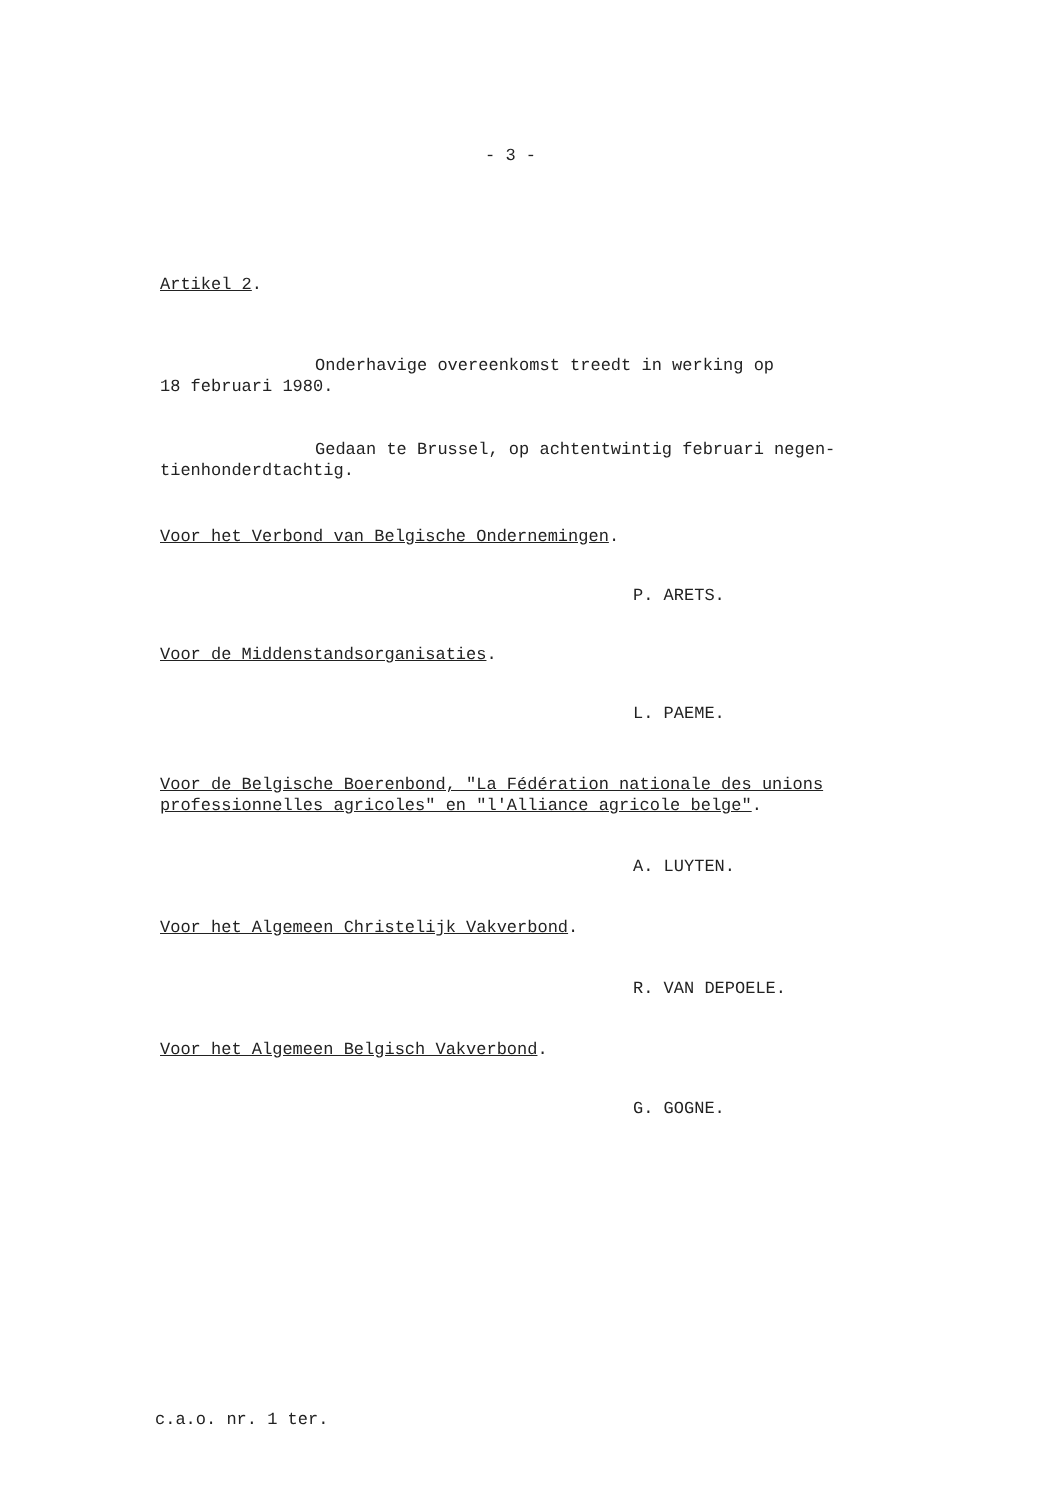- 3 -
Artikel 2.
Onderhavige overeenkomst treedt in werking op
18 februari 1980.
Gedaan te Brussel, op achtentwintig februari negen-
tienhonderdtachtig.
Voor het Verbond van Belgische Ondernemingen.
P. ARETS.
Voor de Middenstandsorganisaties.
L. PAEME.
Voor de Belgische Boerenbond, "La Fédération nationale des unions professionnelles agricoles" en "l'Alliance agricole belge".
A. LUYTEN.
Voor het Algemeen Christelijk Vakverbond.
R. VAN DEPOELE.
Voor het Algemeen Belgisch Vakverbond.
G. GOGNE.
c.a.o. nr. 1 ter.